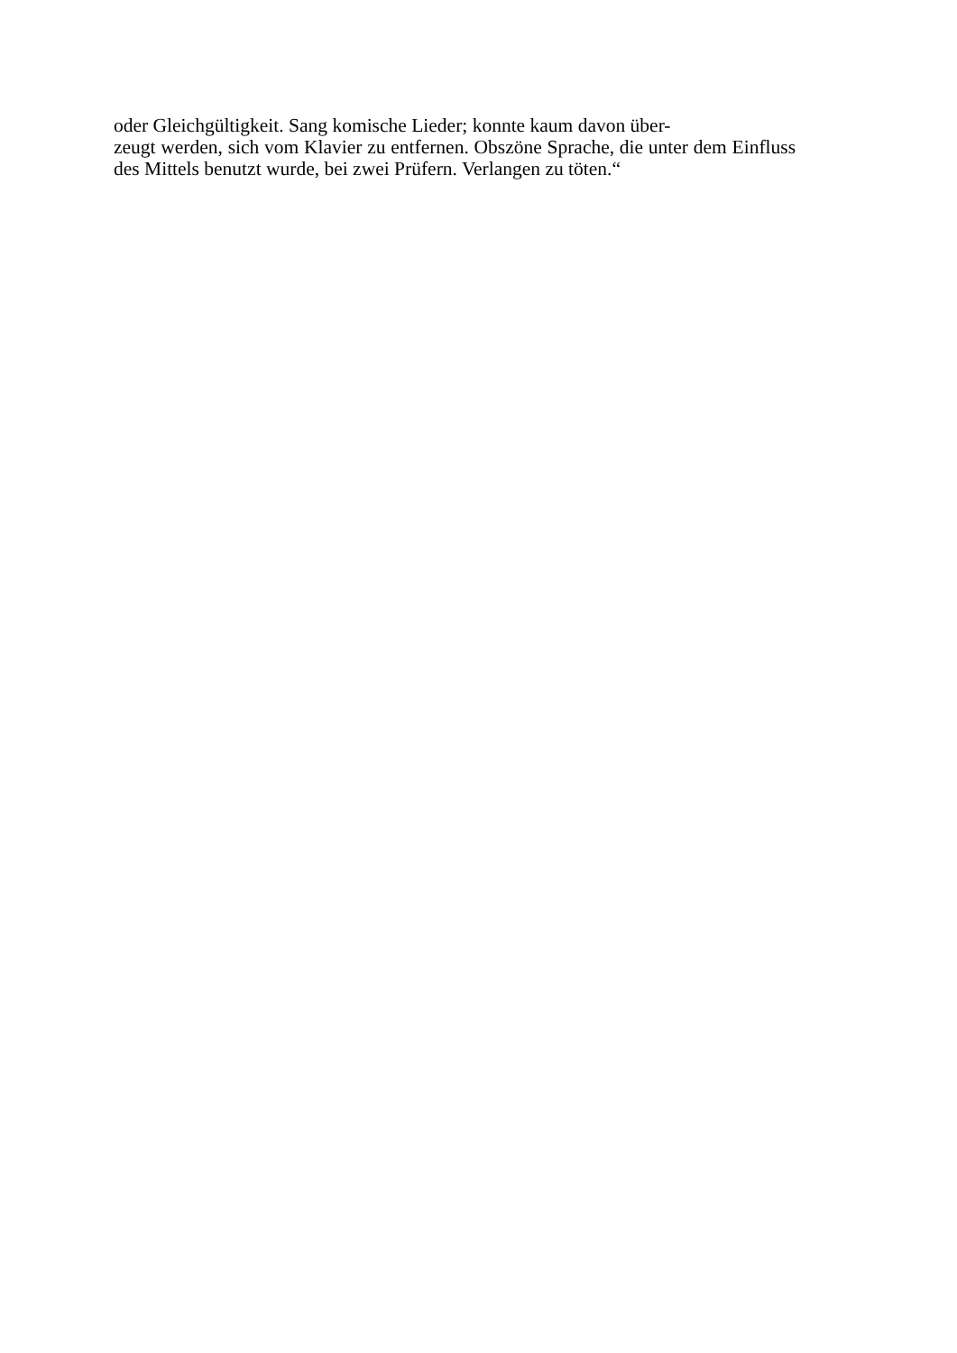oder Gleichgültigkeit. Sang komische Lieder; konnte kaum davon über-
zeugt werden, sich vom Klavier zu entfernen. Obszöne Sprache, die unter dem Einfluss des Mittels benutzt wurde, bei zwei Prüfern. Verlangen zu töten.“